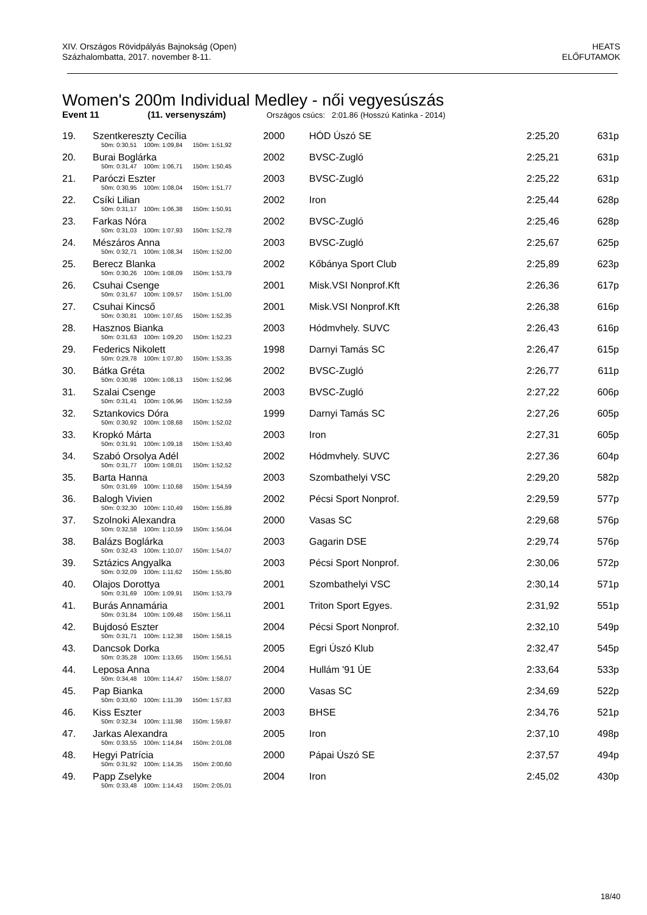XIV. Országos Rövidpályás Bajnokság (Open)
Százhalombatta, 2017. november 8-11.
HEATS
ELŐFUTAMOK
Women's 200m Individual Medley - női vegyesúszás
Event 11 (11. versenyszám) Országos csúcs: 2:01.86 (Hosszú Katinka - 2014)
| 19. | Szentkereszty Cecília | 2000 | | HÓD Úszó SE | 2:25,20 | 631p |
| | 50m: 0:30,51 100m: 1:09,84 150m: 1:51,92 | | | | | |
| 20. | Burai Boglárka | 2002 | | BVSC-Zugló | 2:25,21 | 631p |
| | 50m: 0:31,47 100m: 1:06,71 150m: 1:50,45 | | | | | |
| 21. | Paróczi Eszter | 2003 | | BVSC-Zugló | 2:25,22 | 631p |
| | 50m: 0:30,95 100m: 1:08,04 150m: 1:51,77 | | | | | |
| 22. | Csíki Lilian | 2002 | | Iron | 2:25,44 | 628p |
| | 50m: 0:31,17 100m: 1:06,38 150m: 1:50,91 | | | | | |
| 23. | Farkas Nóra | 2002 | | BVSC-Zugló | 2:25,46 | 628p |
| | 50m: 0:31,03 100m: 1:07,93 150m: 1:52,78 | | | | | |
| 24. | Mészáros Anna | 2003 | | BVSC-Zugló | 2:25,67 | 625p |
| | 50m: 0:32,71 100m: 1:08,34 150m: 1:52,00 | | | | | |
| 25. | Berecz Blanka | 2002 | | Kőbánya Sport Club | 2:25,89 | 623p |
| | 50m: 0:30,26 100m: 1:08,09 150m: 1:53,79 | | | | | |
| 26. | Csuhai Csenge | 2001 | | Misk.VSI Nonprof.Kft | 2:26,36 | 617p |
| | 50m: 0:31,67 100m: 1:09,57 150m: 1:51,00 | | | | | |
| 27. | Csuhai Kincső | 2001 | | Misk.VSI Nonprof.Kft | 2:26,38 | 616p |
| | 50m: 0:30,81 100m: 1:07,65 150m: 1:52,35 | | | | | |
| 28. | Hasznos Bianka | 2003 | | Hódmvhely. SUVC | 2:26,43 | 616p |
| | 50m: 0:31,63 100m: 1:09,20 150m: 1:52,23 | | | | | |
| 29. | Federics Nikolett | 1998 | | Darnyi Tamás SC | 2:26,47 | 615p |
| | 50m: 0:29,78 100m: 1:07,80 150m: 1:53,35 | | | | | |
| 30. | Bátka Gréta | 2002 | | BVSC-Zugló | 2:26,77 | 611p |
| | 50m: 0:30,98 100m: 1:08,13 150m: 1:52,96 | | | | | |
| 31. | Szalai Csenge | 2003 | | BVSC-Zugló | 2:27,22 | 606p |
| | 50m: 0:31,41 100m: 1:06,96 150m: 1:52,59 | | | | | |
| 32. | Sztankovics Dóra | 1999 | | Darnyi Tamás SC | 2:27,26 | 605p |
| | 50m: 0:30,92 100m: 1:08,68 150m: 1:52,02 | | | | | |
| 33. | Kropkó Márta | 2003 | | Iron | 2:27,31 | 605p |
| | 50m: 0:31,91 100m: 1:09,18 150m: 1:53,40 | | | | | |
| 34. | Szabó Orsolya Adél | 2002 | | Hódmvhely. SUVC | 2:27,36 | 604p |
| | 50m: 0:31,77 100m: 1:08,01 150m: 1:52,52 | | | | | |
| 35. | Barta Hanna | 2003 | | Szombathelyi VSC | 2:29,20 | 582p |
| | 50m: 0:31,69 100m: 1:10,68 150m: 1:54,59 | | | | | |
| 36. | Balogh Vivien | 2002 | | Pécsi Sport Nonprof. | 2:29,59 | 577p |
| | 50m: 0:32,30 100m: 1:10,49 150m: 1:55,89 | | | | | |
| 37. | Szolnoki Alexandra | 2000 | | Vasas SC | 2:29,68 | 576p |
| | 50m: 0:32,58 100m: 1:10,59 150m: 1:56,04 | | | | | |
| 38. | Balázs Boglárka | 2003 | | Gagarin DSE | 2:29,74 | 576p |
| | 50m: 0:32,43 100m: 1:10,07 150m: 1:54,07 | | | | | |
| 39. | Sztázics Angyalka | 2003 | | Pécsi Sport Nonprof. | 2:30,06 | 572p |
| | 50m: 0:32,09 100m: 1:11,62 150m: 1:55,80 | | | | | |
| 40. | Olajos Dorottya | 2001 | | Szombathelyi VSC | 2:30,14 | 571p |
| | 50m: 0:31,69 100m: 1:09,91 150m: 1:53,79 | | | | | |
| 41. | Burás Annamária | 2001 | | Triton Sport Egyes. | 2:31,92 | 551p |
| | 50m: 0:31,84 100m: 1:09,48 150m: 1:56,11 | | | | | |
| 42. | Bujdosó Eszter | 2004 | | Pécsi Sport Nonprof. | 2:32,10 | 549p |
| | 50m: 0:31,71 100m: 1:12,38 150m: 1:58,15 | | | | | |
| 43. | Dancsok Dorka | 2005 | | Egri Úszó Klub | 2:32,47 | 545p |
| | 50m: 0:35,28 100m: 1:13,65 150m: 1:56,51 | | | | | |
| 44. | Leposa Anna | 2004 | | Hullám '91 ÚE | 2:33,64 | 533p |
| | 50m: 0:34,48 100m: 1:14,47 150m: 1:58,07 | | | | | |
| 45. | Pap Bianka | 2000 | | Vasas SC | 2:34,69 | 522p |
| | 50m: 0:33,60 100m: 1:11,39 150m: 1:57,83 | | | | | |
| 46. | Kiss Eszter | 2003 | | BHSE | 2:34,76 | 521p |
| | 50m: 0:32,34 100m: 1:11,98 150m: 1:59,87 | | | | | |
| 47. | Jarkas Alexandra | 2005 | | Iron | 2:37,10 | 498p |
| | 50m: 0:33,55 100m: 1:14,84 150m: 2:01,08 | | | | | |
| 48. | Hegyi Patrícia | 2000 | | Pápai Úszó SE | 2:37,57 | 494p |
| | 50m: 0:31,92 100m: 1:14,35 150m: 2:00,60 | | | | | |
| 49. | Papp Zselyke | 2004 | | Iron | 2:45,02 | 430p |
| | 50m: 0:33,48 100m: 1:14,43 150m: 2:05,01 | | | | | |
18/40